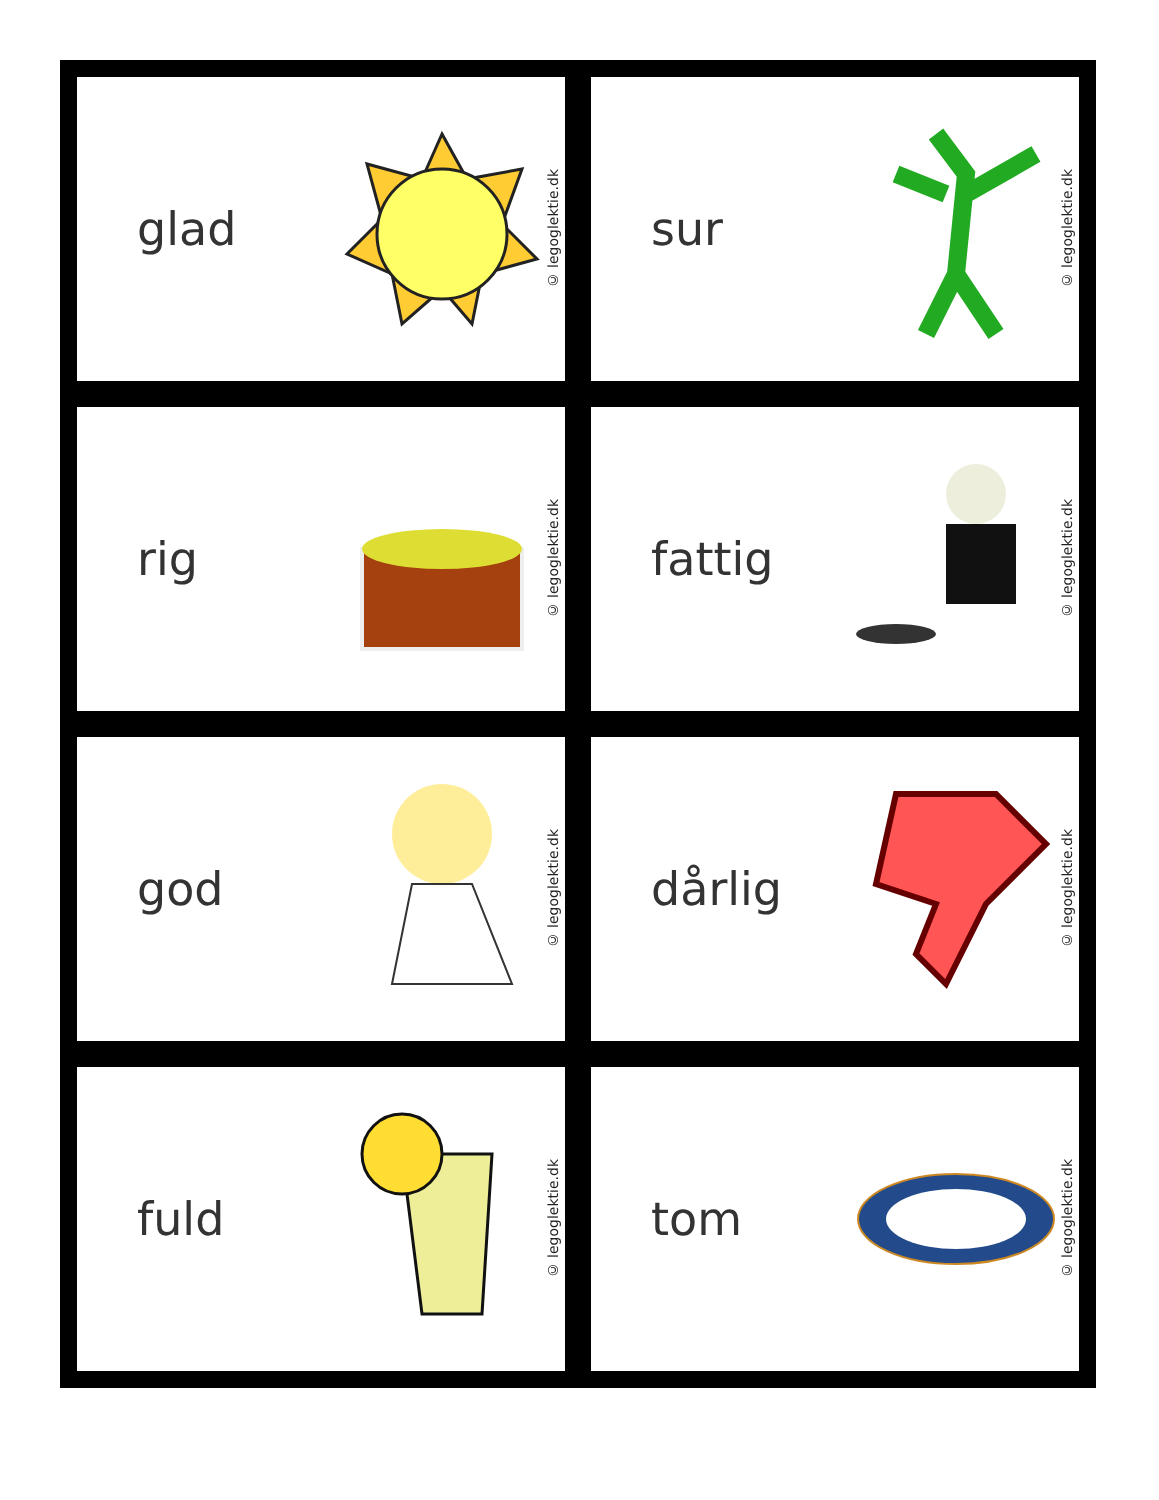glad
© legoglektie.dk
sur
© legoglektie.dk
rig
© legoglektie.dk
fattig
© legoglektie.dk
god
© legoglektie.dk
dårlig
© legoglektie.dk
fuld
© legoglektie.dk
tom
© legoglektie.dk